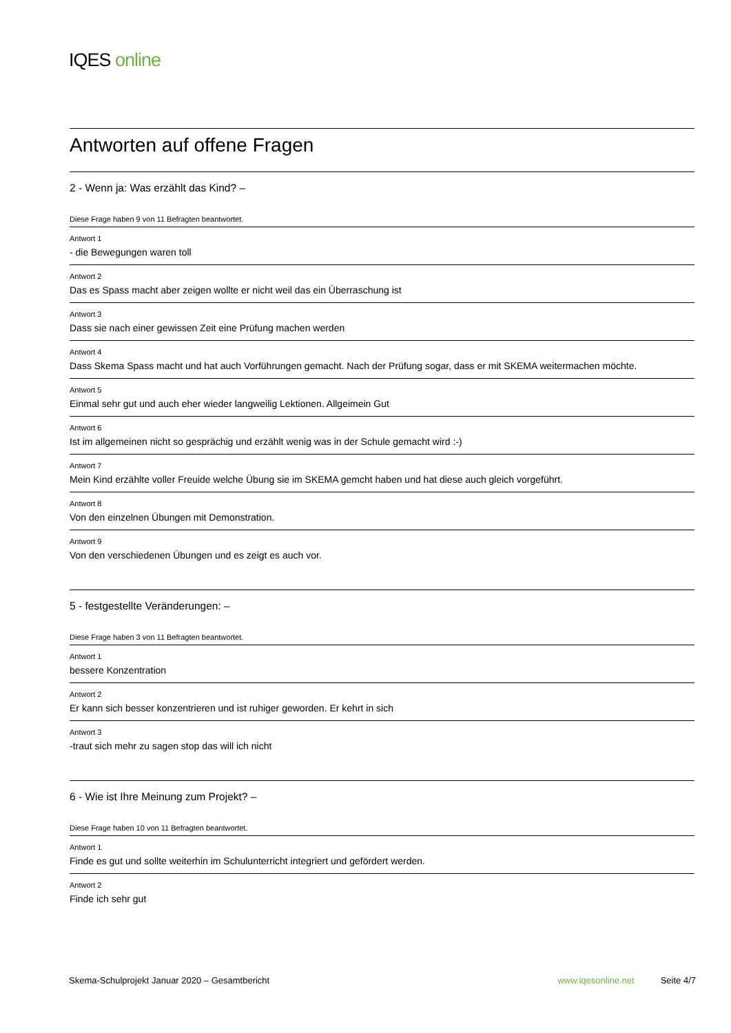IQES online
Antworten auf offene Fragen
2 - Wenn ja: Was erzählt das Kind? –
Diese Frage haben 9 von 11 Befragten beantwortet.
Antwort 1
- die Bewegungen waren toll
Antwort 2
Das es Spass macht aber zeigen wollte er nicht weil das ein Überraschung ist
Antwort 3
Dass sie nach einer gewissen Zeit eine Prüfung machen werden
Antwort 4
Dass Skema Spass macht und hat auch Vorführungen gemacht. Nach der Prüfung sogar, dass er mit SKEMA weitermachen möchte.
Antwort 5
Einmal sehr gut und auch eher wieder langweilig Lektionen. Allgeimein Gut
Antwort 6
Ist im allgemeinen nicht so gesprächig und erzählt wenig was in der Schule gemacht wird :-)
Antwort 7
Mein Kind erzählte voller Freuide welche Übung sie im SKEMA gemcht haben und hat diese auch gleich vorgeführt.
Antwort 8
Von den einzelnen Übungen mit Demonstration.
Antwort 9
Von den verschiedenen Übungen und es zeigt es auch vor.
5 - festgestellte Veränderungen: –
Diese Frage haben 3 von 11 Befragten beantwortet.
Antwort 1
bessere Konzentration
Antwort 2
Er kann sich besser konzentrieren und ist ruhiger geworden. Er kehrt in sich
Antwort 3
-traut sich mehr zu sagen stop das will ich nicht
6 - Wie ist Ihre Meinung zum Projekt? –
Diese Frage haben 10 von 11 Befragten beantwortet.
Antwort 1
Finde es gut und sollte weiterhin im Schulunterricht integriert und gefördert werden.
Antwort 2
Finde ich sehr gut
Skema-Schulprojekt Januar 2020 – Gesamtbericht www.iqesonline.net Seite 4/7